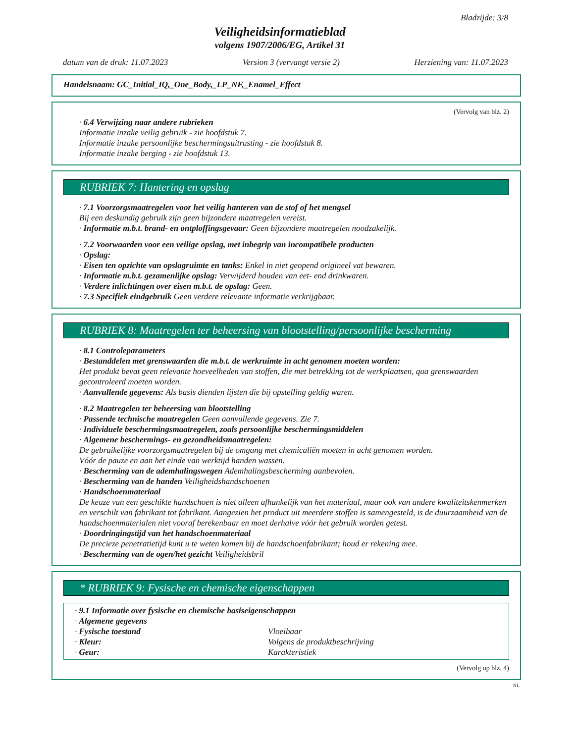Bladzijde: 3/8
Veiligheidsinformatieblad
volgens 1907/2006/EG, Artikel 31
datum van de druk: 11.07.2023 Version 3 (vervangt versie 2) Herziening van: 11.07.2023
Handelsnaam: GC_Initial_IQ,_One_Body,_LP_NF,_Enamel_Effect
(Vervolg van blz. 2)
· 6.4 Verwijzing naar andere rubrieken
Informatie inzake veilig gebruik - zie hoofdstuk 7.
Informatie inzake persoonlijke beschermingsuitrusting - zie hoofdstuk 8.
Informatie inzake berging - zie hoofdstuk 13.
RUBRIEK 7: Hantering en opslag
· 7.1 Voorzorgsmaatregelen voor het veilig hanteren van de stof of het mengsel
Bij een deskundig gebruik zijn geen bijzondere maatregelen vereist.
· Informatie m.b.t. brand- en ontploffingsgevaar: Geen bijzondere maatregelen noodzakelijk.
· 7.2 Voorwaarden voor een veilige opslag, met inbegrip van incompatibele producten
· Opslag:
· Eisen ten opzichte van opslagruimte en tanks: Enkel in niet geopend origineel vat bewaren.
· Informatie m.b.t. gezamenlijke opslag: Verwijderd houden van eet- end drinkwaren.
· Verdere inlichtingen over eisen m.b.t. de opslag: Geen.
· 7.3 Specifiek eindgebruik Geen verdere relevante informatie verkrijgbaar.
RUBRIEK 8: Maatregelen ter beheersing van blootstelling/persoonlijke bescherming
· 8.1 Controleparameters
· Bestanddelen met grenswaarden die m.b.t. de werkruimte in acht genomen moeten worden:
Het produkt bevat geen relevante hoeveelheden van stoffen, die met betrekking tot de werkplaatsen, qua grenswaarden gecontroleerd moeten worden.
· Aanvullende gegevens: Als basis dienden lijsten die bij opstelling geldig waren.
· 8.2 Maatregelen ter beheersing van blootstelling
· Passende technische maatregelen Geen aanvullende gegevens. Zie 7.
· Individuele beschermingsmaatregelen, zoals persoonlijke beschermingsmiddelen
· Algemene beschermings- en gezondheidsmaatregelen:
De gebruikelijke voorzorgsmaatregelen bij de omgang met chemicaliën moeten in acht genomen worden.
Vóór de pauze en aan het einde van werktijd handen wassen.
· Bescherming van de ademhalingswegen Ademhalingsbescherming aanbevolen.
· Bescherming van de handen Veiligheidshandschoenen
· Handschoenmateriaal
De keuze van een geschikte handschoen is niet alleen afhankelijk van het materiaal, maar ook van andere kwaliteitskenmerken en verschilt van fabrikant tot fabrikant. Aangezien het product uit meerdere stoffen is samengesteld, is de duurzaamheid van de handschoenmaterialen niet vooraf berekenbaar en moet derhalve vóór het gebruik worden getest.
· Doordringingstijd van het handschoenmateriaal
De precieze penetratietijd kunt u te weten komen bij de handschoenfabrikant; houd er rekening mee.
· Bescherming van de ogen/het gezicht Veiligheidsbril
* RUBRIEK 9: Fysische en chemische eigenschappen
| · 9.1 Informatie over fysische en chemische basiseigenschappen | |
| · Algemene gegevens | |
| · Fysische toestand | Vloeibaar |
| · Kleur: | Volgens de produktbeschrijving |
| · Geur: | Karakteristiek |
(Vervolg op blz. 4)
NL